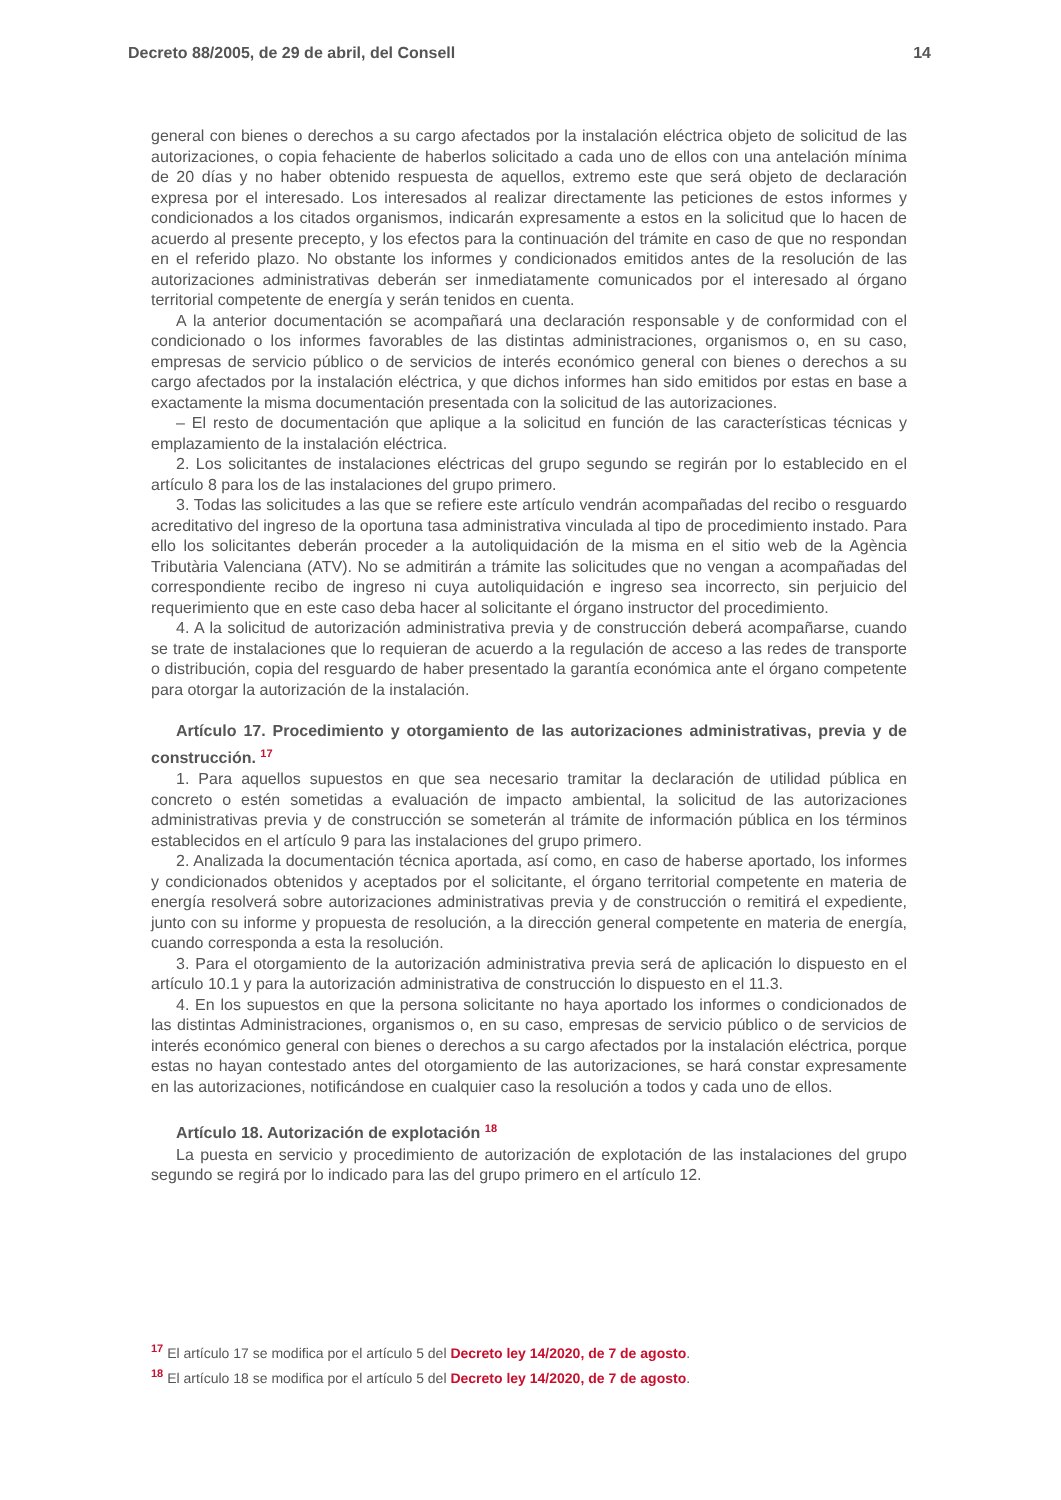Decreto 88/2005, de 29 de abril, del Consell 14
general con bienes o derechos a su cargo afectados por la instalación eléctrica objeto de solicitud de las autorizaciones, o copia fehaciente de haberlos solicitado a cada uno de ellos con una antelación mínima de 20 días y no haber obtenido respuesta de aquellos, extremo este que será objeto de declaración expresa por el interesado. Los interesados al realizar directamente las peticiones de estos informes y condicionados a los citados organismos, indicarán expresamente a estos en la solicitud que lo hacen de acuerdo al presente precepto, y los efectos para la continuación del trámite en caso de que no respondan en el referido plazo. No obstante los informes y condicionados emitidos antes de la resolución de las autorizaciones administrativas deberán ser inmediatamente comunicados por el interesado al órgano territorial competente de energía y serán tenidos en cuenta.
A la anterior documentación se acompañará una declaración responsable y de conformidad con el condicionado o los informes favorables de las distintas administraciones, organismos o, en su caso, empresas de servicio público o de servicios de interés económico general con bienes o derechos a su cargo afectados por la instalación eléctrica, y que dichos informes han sido emitidos por estas en base a exactamente la misma documentación presentada con la solicitud de las autorizaciones.
– El resto de documentación que aplique a la solicitud en función de las características técnicas y emplazamiento de la instalación eléctrica.
2. Los solicitantes de instalaciones eléctricas del grupo segundo se regirán por lo establecido en el artículo 8 para los de las instalaciones del grupo primero.
3. Todas las solicitudes a las que se refiere este artículo vendrán acompañadas del recibo o resguardo acreditativo del ingreso de la oportuna tasa administrativa vinculada al tipo de procedimiento instado. Para ello los solicitantes deberán proceder a la autoliquidación de la misma en el sitio web de la Agència Tributària Valenciana (ATV). No se admitirán a trámite las solicitudes que no vengan a acompañadas del correspondiente recibo de ingreso ni cuya autoliquidación e ingreso sea incorrecto, sin perjuicio del requerimiento que en este caso deba hacer al solicitante el órgano instructor del procedimiento.
4. A la solicitud de autorización administrativa previa y de construcción deberá acompañarse, cuando se trate de instalaciones que lo requieran de acuerdo a la regulación de acceso a las redes de transporte o distribución, copia del resguardo de haber presentado la garantía económica ante el órgano competente para otorgar la autorización de la instalación.
Artículo 17. Procedimiento y otorgamiento de las autorizaciones administrativas, previa y de construcción. <sup>17</sup>
1. Para aquellos supuestos en que sea necesario tramitar la declaración de utilidad pública en concreto o estén sometidas a evaluación de impacto ambiental, la solicitud de las autorizaciones administrativas previa y de construcción se someterán al trámite de información pública en los términos establecidos en el artículo 9 para las instalaciones del grupo primero.
2. Analizada la documentación técnica aportada, así como, en caso de haberse aportado, los informes y condicionados obtenidos y aceptados por el solicitante, el órgano territorial competente en materia de energía resolverá sobre autorizaciones administrativas previa y de construcción o remitirá el expediente, junto con su informe y propuesta de resolución, a la dirección general competente en materia de energía, cuando corresponda a esta la resolución.
3. Para el otorgamiento de la autorización administrativa previa será de aplicación lo dispuesto en el artículo 10.1 y para la autorización administrativa de construcción lo dispuesto en el 11.3.
4. En los supuestos en que la persona solicitante no haya aportado los informes o condicionados de las distintas Administraciones, organismos o, en su caso, empresas de servicio público o de servicios de interés económico general con bienes o derechos a su cargo afectados por la instalación eléctrica, porque estas no hayan contestado antes del otorgamiento de las autorizaciones, se hará constar expresamente en las autorizaciones, notificándose en cualquier caso la resolución a todos y cada uno de ellos.
Artículo 18. Autorización de explotación <sup>18</sup>
La puesta en servicio y procedimiento de autorización de explotación de las instalaciones del grupo segundo se regirá por lo indicado para las del grupo primero en el artículo 12.
<sup>17</sup> El artículo 17 se modifica por el artículo 5 del Decreto ley 14/2020, de 7 de agosto.
<sup>18</sup> El artículo 18 se modifica por el artículo 5 del Decreto ley 14/2020, de 7 de agosto.